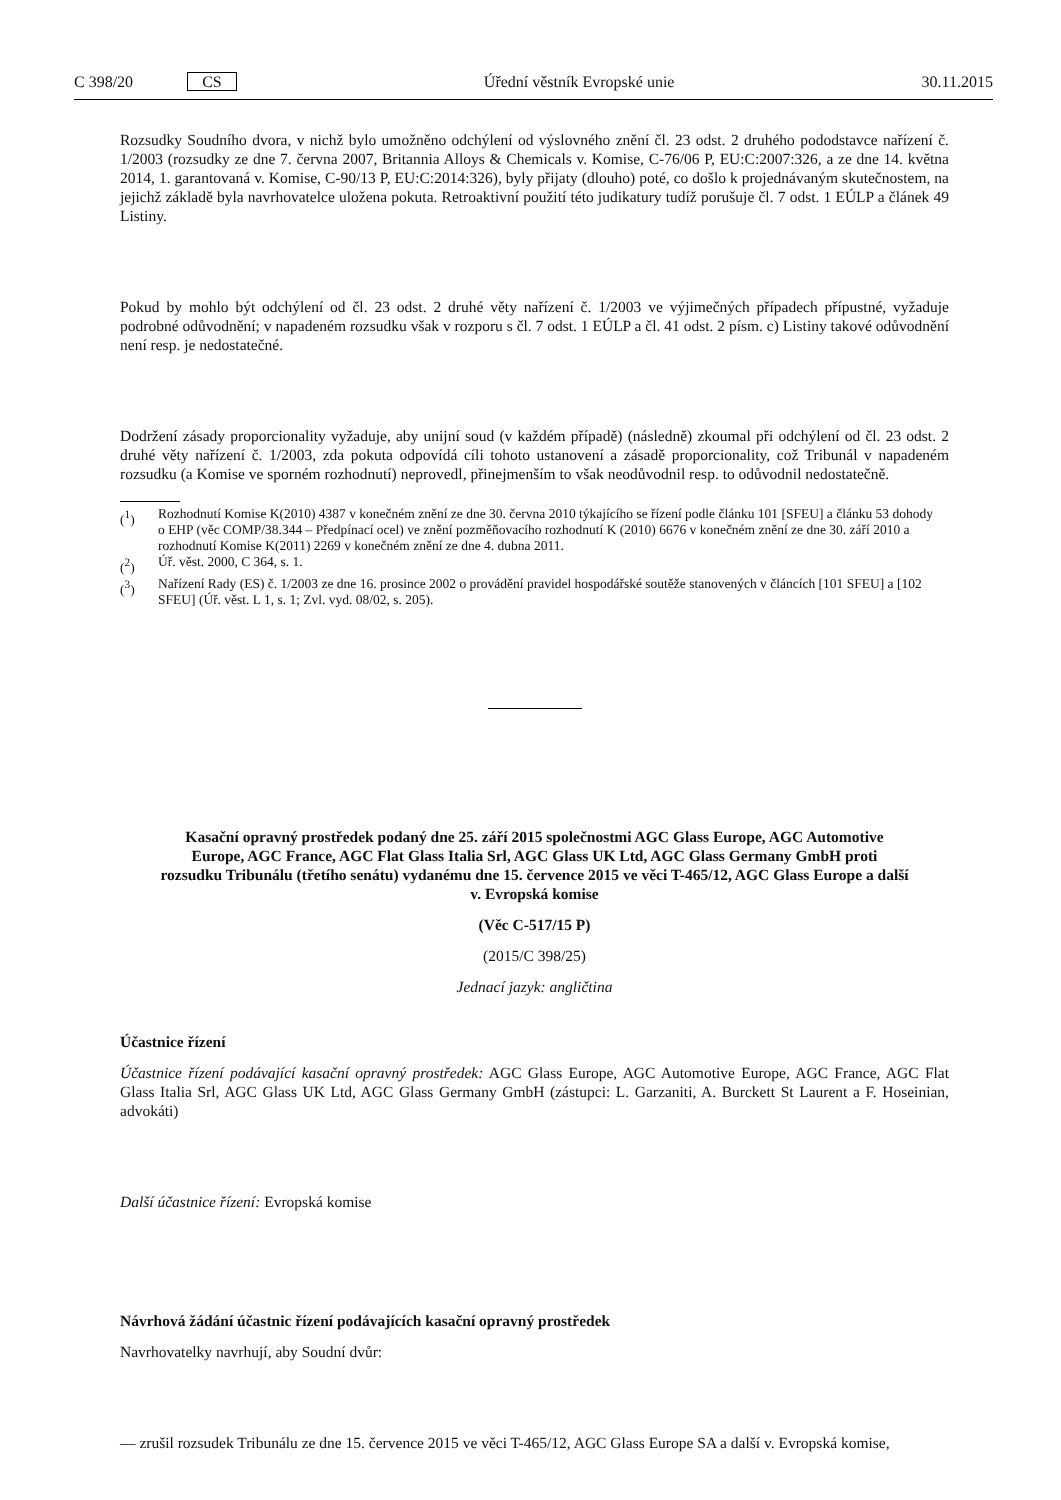C 398/20 CS Úřední věstník Evropské unie 30.11.2015
Rozsudky Soudního dvora, v nichž bylo umožněno odchýlení od výslovného znění čl. 23 odst. 2 druhého pododstavce nařízení č. 1/2003 (rozsudky ze dne 7. června 2007, Britannia Alloys & Chemicals v. Komise, C-76/06 P, EU:C:2007:326, a ze dne 14. května 2014, 1. garantovaná v. Komise, C-90/13 P, EU:C:2014:326), byly přijaty (dlouho) poté, co došlo k projednávaným skutečnostem, na jejichž základě byla navrhovatelce uložena pokuta. Retroaktivní použití této judikatury tudíž porušuje čl. 7 odst. 1 EÚLP a článek 49 Listiny.
Pokud by mohlo být odchýlení od čl. 23 odst. 2 druhé věty nařízení č. 1/2003 ve výjimečných případech přípustné, vyžaduje podrobné odůvodnění; v napadeném rozsudku však v rozporu s čl. 7 odst. 1 EÚLP a čl. 41 odst. 2 písm. c) Listiny takové odůvodnění není resp. je nedostatečné.
Dodržení zásady proporcionality vyžaduje, aby unijní soud (v každém případě) (následně) zkoumal při odchýlení od čl. 23 odst. 2 druhé věty nařízení č. 1/2003, zda pokuta odpovídá cíli tohoto ustanovení a zásadě proporcionality, což Tribunál v napadeném rozsudku (a Komise ve sporném rozhodnutí) neprovedl, přinejmenším to však neodůvodnil resp. to odůvodnil nedostatečně.
(<sup>1</sup>) Rozhodnutí Komise K(2010) 4387 v konečném znění ze dne 30. června 2010 týkajícího se řízení podle článku 101 [SFEU] a článku 53 dohody o EHP (věc COMP/38.344 – Předpínací ocel) ve znění pozměňovacího rozhodnutí K (2010) 6676 v konečném znění ze dne 30. září 2010 a rozhodnutí Komise K(2011) 2269 v konečném znění ze dne 4. dubna 2011.
(<sup>2</sup>) Úř. věst. 2000, C 364, s. 1.
(<sup>3</sup>) Nařízení Rady (ES) č. 1/2003 ze dne 16. prosince 2002 o provádění pravidel hospodářské soutěže stanovených v článcích [101 SFEU] a [102 SFEU] (Úř. věst. L 1, s. 1; Zvl. vyd. 08/02, s. 205).
Kasační opravný prostředek podaný dne 25. září 2015 společnostmi AGC Glass Europe, AGC Automotive Europe, AGC France, AGC Flat Glass Italia Srl, AGC Glass UK Ltd, AGC Glass Germany GmbH proti rozsudku Tribunálu (třetího senátu) vydanému dne 15. července 2015 ve věci T-465/12, AGC Glass Europe a další v. Evropská komise
(Věc C-517/15 P)
(2015/C 398/25)
Jednací jazyk: angličtina
Účastnice řízení
Účastnice řízení podávající kasační opravný prostředek: AGC Glass Europe, AGC Automotive Europe, AGC France, AGC Flat Glass Italia Srl, AGC Glass UK Ltd, AGC Glass Germany GmbH (zástupci: L. Garzaniti, A. Burckett St Laurent a F. Hoseinian, advokáti)
Další účastnice řízení: Evropská komise
Návrhová žádání účastnic řízení podávajících kasační opravný prostředek
Navrhovatelky navrhují, aby Soudní dvůr:
— zrušil rozsudek Tribunálu ze dne 15. července 2015 ve věci T-465/12, AGC Glass Europe SA a další v. Evropská komise,